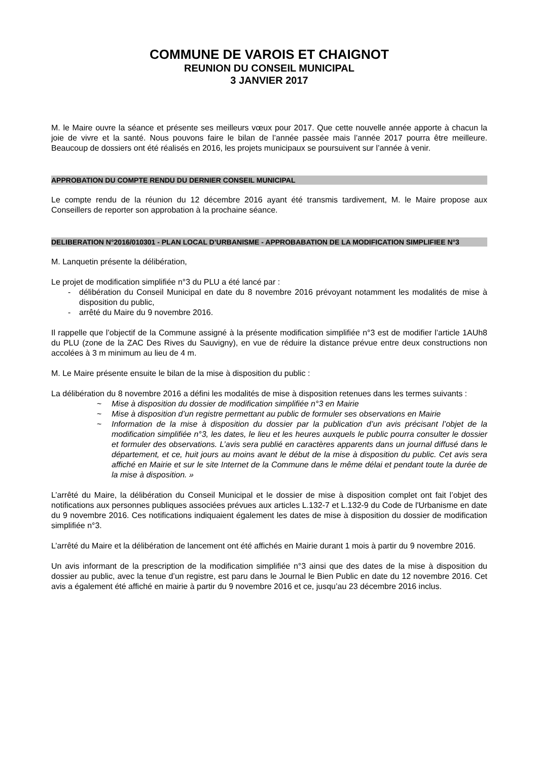COMMUNE DE VAROIS ET CHAIGNOT
REUNION DU CONSEIL MUNICIPAL
3 JANVIER 2017
M. le Maire ouvre la séance et présente ses meilleurs vœux pour 2017. Que cette nouvelle année apporte à chacun la joie de vivre et la santé. Nous pouvons faire le bilan de l’année passée mais l’année 2017 pourra être meilleure. Beaucoup de dossiers ont été réalisés en 2016, les projets municipaux se poursuivent sur l’année à venir.
APPROBATION DU COMPTE RENDU DU DERNIER CONSEIL MUNICIPAL
Le compte rendu de la réunion du 12 décembre 2016 ayant été transmis tardivement, M. le Maire propose aux Conseillers de reporter son approbation à la prochaine séance.
DELIBERATION N°2016/010301 - PLAN LOCAL D’URBANISME - APPROBABATION DE LA MODIFICATION SIMPLIFIEE N°3
M. Lanquetin présente la délibération,
Le projet de modification simplifiée n°3 du PLU a été lancé par :
- délibération du Conseil Municipal en date du 8 novembre 2016 prévoyant notamment les modalités de mise à disposition du public,
- arrêté du Maire du 9 novembre 2016.
Il rappelle que l’objectif de la Commune assigné à la présente modification simplifiée n°3 est de modifier l’article 1AUh8 du PLU (zone de la ZAC Des Rives du Sauvigny), en vue de réduire la distance prévue entre deux constructions non accolées à 3 m minimum au lieu de 4 m.
M. Le Maire présente ensuite le bilan de la mise à disposition du public :
La délibération du 8 novembre 2016 a défini les modalités de mise à disposition retenues dans les termes suivants :
~ Mise à disposition du dossier de modification simplifiée n°3 en Mairie
~ Mise à disposition d’un registre permettant au public de formuler ses observations en Mairie
~ Information de la mise à disposition du dossier par la publication d’un avis précisant l’objet de la modification simplifiée n°3, les dates, le lieu et les heures auxquels le public pourra consulter le dossier et formuler des observations. L’avis sera publié en caractères apparents dans un journal diffusé dans le département, et ce, huit jours au moins avant le début de la mise à disposition du public. Cet avis sera affiché en Mairie et sur le site Internet de la Commune dans le même délai et pendant toute la durée de la mise à disposition. »
L’arrêté du Maire, la délibération du Conseil Municipal et le dossier de mise à disposition complet ont fait l’objet des notifications aux personnes publiques associées prévues aux articles L.132-7 et L.132-9 du Code de l'Urbanisme en date du 9 novembre 2016. Ces notifications indiquaient également les dates de mise à disposition du dossier de modification simplifiée n°3.
L’arrêté du Maire et la délibération de lancement ont été affichés en Mairie durant 1 mois à partir du 9 novembre 2016.
Un avis informant de la prescription de la modification simplifiée n°3 ainsi que des dates de la mise à disposition du dossier au public, avec la tenue d’un registre, est paru dans le Journal le Bien Public en date du 12 novembre 2016. Cet avis a également été affiché en mairie à partir du 9 novembre 2016 et ce, jusqu’au 23 décembre 2016 inclus.